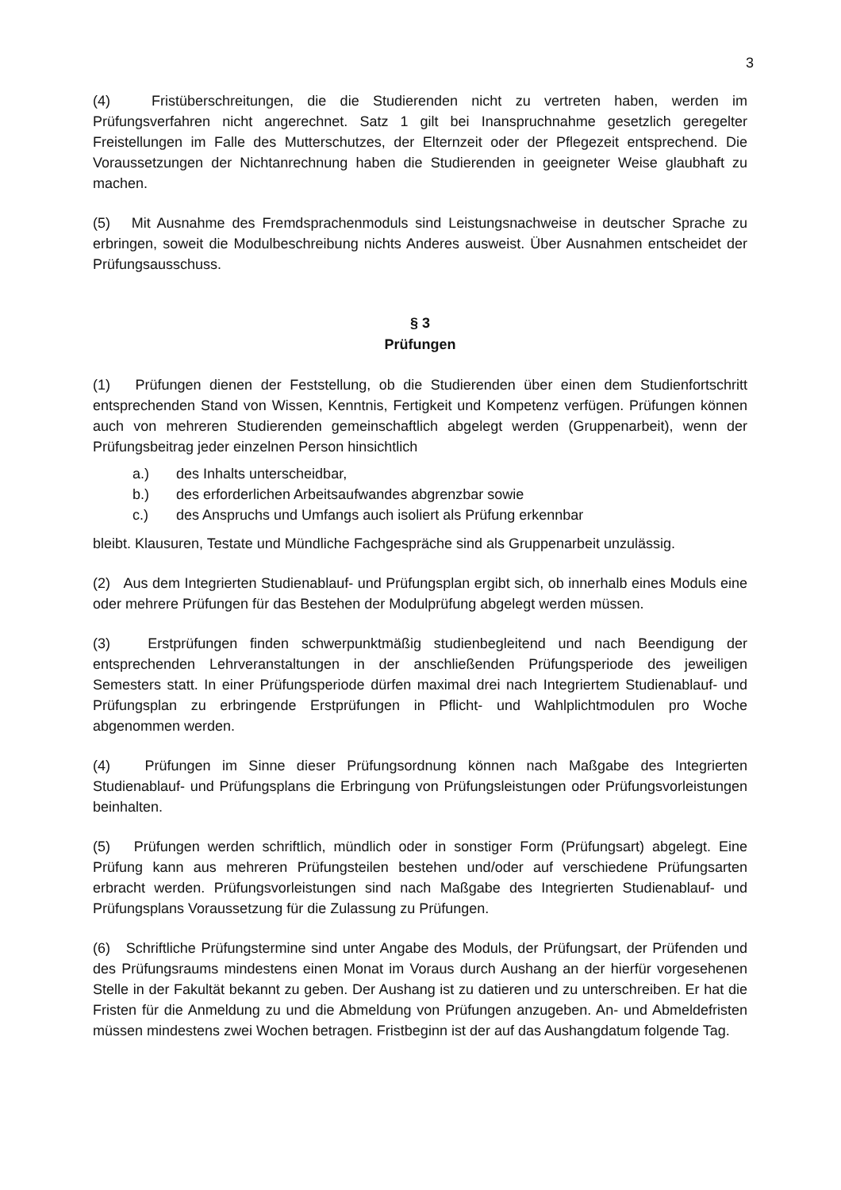3
(4) Fristüberschreitungen, die die Studierenden nicht zu vertreten haben, werden im Prüfungsverfahren nicht angerechnet. Satz 1 gilt bei Inanspruchnahme gesetzlich geregelter Freistellungen im Falle des Mutterschutzes, der Elternzeit oder der Pflegezeit entsprechend. Die Voraussetzungen der Nichtanrechnung haben die Studierenden in geeigneter Weise glaubhaft zu machen.
(5) Mit Ausnahme des Fremdsprachenmoduls sind Leistungsnachweise in deutscher Sprache zu erbringen, soweit die Modulbeschreibung nichts Anderes ausweist. Über Ausnahmen entscheidet der Prüfungsausschuss.
§ 3
Prüfungen
(1) Prüfungen dienen der Feststellung, ob die Studierenden über einen dem Studienfortschritt entsprechenden Stand von Wissen, Kenntnis, Fertigkeit und Kompetenz verfügen. Prüfungen können auch von mehreren Studierenden gemeinschaftlich abgelegt werden (Gruppenarbeit), wenn der Prüfungsbeitrag jeder einzelnen Person hinsichtlich
a.) des Inhalts unterscheidbar,
b.) des erforderlichen Arbeitsaufwandes abgrenzbar sowie
c.) des Anspruchs und Umfangs auch isoliert als Prüfung erkennbar
bleibt. Klausuren, Testate und Mündliche Fachgespräche sind als Gruppenarbeit unzulässig.
(2) Aus dem Integrierten Studienablauf- und Prüfungsplan ergibt sich, ob innerhalb eines Moduls eine oder mehrere Prüfungen für das Bestehen der Modulprüfung abgelegt werden müssen.
(3) Erstprüfungen finden schwerpunktmäßig studienbegleitend und nach Beendigung der entsprechenden Lehrveranstaltungen in der anschließenden Prüfungsperiode des jeweiligen Semesters statt. In einer Prüfungsperiode dürfen maximal drei nach Integriertem Studienablauf- und Prüfungsplan zu erbringende Erstprüfungen in Pflicht- und Wahlplichtmodulen pro Woche abgenommen werden.
(4) Prüfungen im Sinne dieser Prüfungsordnung können nach Maßgabe des Integrierten Studienablauf- und Prüfungsplans die Erbringung von Prüfungsleistungen oder Prüfungsvorleistungen beinhalten.
(5) Prüfungen werden schriftlich, mündlich oder in sonstiger Form (Prüfungsart) abgelegt. Eine Prüfung kann aus mehreren Prüfungsteilen bestehen und/oder auf verschiedene Prüfungsarten erbracht werden. Prüfungsvorleistungen sind nach Maßgabe des Integrierten Studienablauf- und Prüfungsplans Voraussetzung für die Zulassung zu Prüfungen.
(6) Schriftliche Prüfungstermine sind unter Angabe des Moduls, der Prüfungsart, der Prüfenden und des Prüfungsraums mindestens einen Monat im Voraus durch Aushang an der hierfür vorgesehenen Stelle in der Fakultät bekannt zu geben. Der Aushang ist zu datieren und zu unterschreiben. Er hat die Fristen für die Anmeldung zu und die Abmeldung von Prüfungen anzugeben. An- und Abmeldefristen müssen mindestens zwei Wochen betragen. Fristbeginn ist der auf das Aushangdatum folgende Tag.